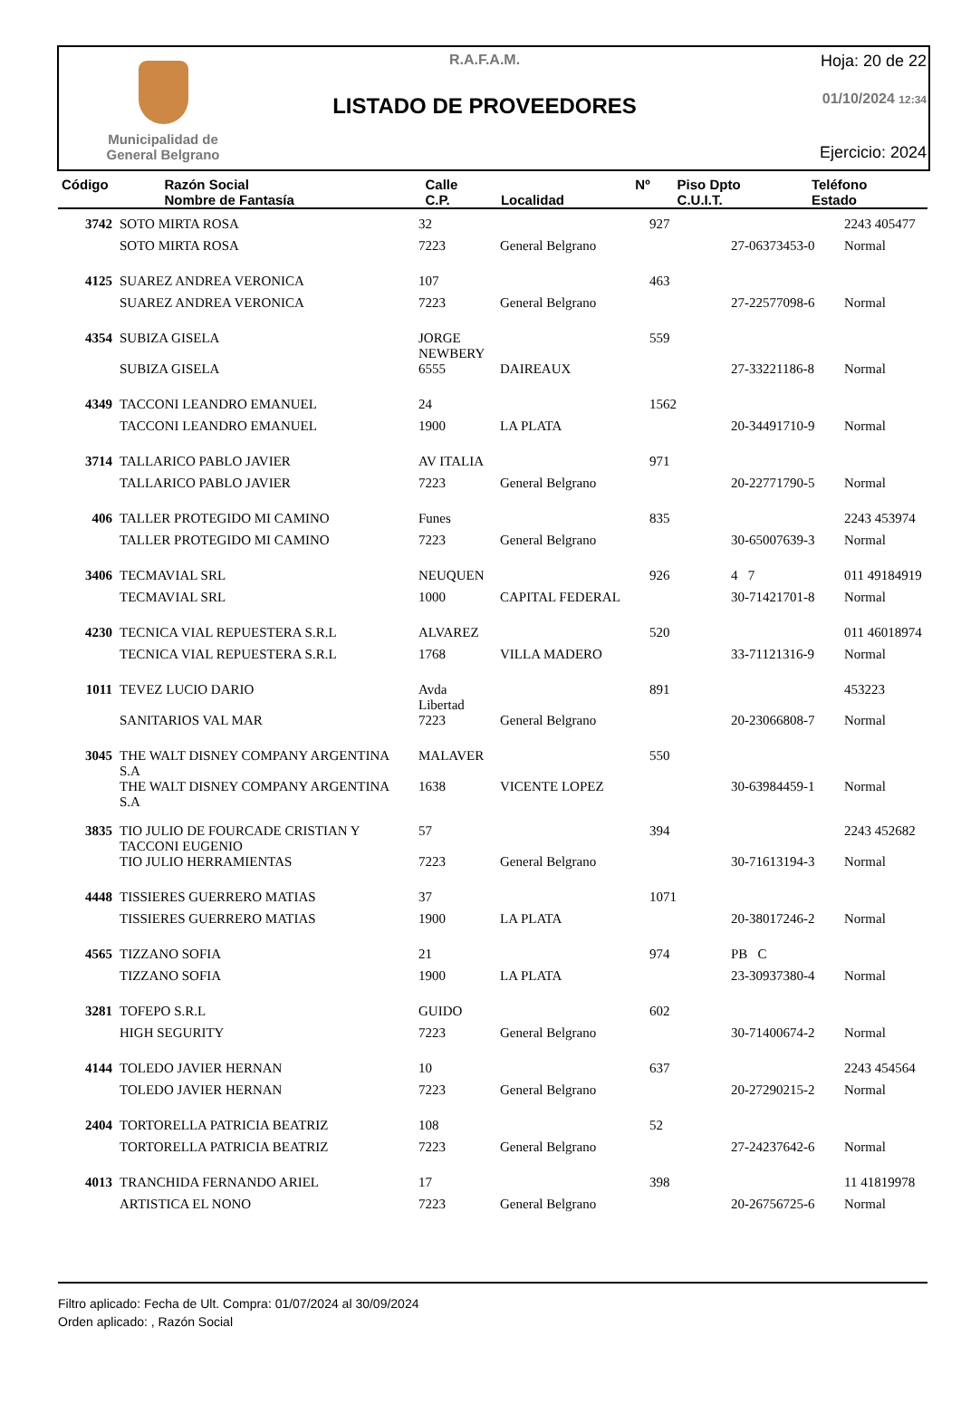Municipalidad de
General Belgrano
R.A.F.A.M.
LISTADO DE PROVEEDORES
Hoja: 20 de 22
01/10/2024 12:34
Ejercicio: 2024
| Código | Razón Social Nombre de Fantasía | Calle C.P. | Localidad | Nº | Piso Dpto C.U.I.T. | Teléfono Estado |
| --- | --- | --- | --- | --- | --- | --- |
| 3742 | SOTO MIRTA ROSA | 32 | | 927 | | 2243 405477 |
| | SOTO MIRTA ROSA | 7223 | General Belgrano | | 27-06373453-0 | Normal |
| 4125 | SUAREZ ANDREA VERONICA | 107 | | 463 | | |
| | SUAREZ ANDREA VERONICA | 7223 | General Belgrano | | 27-22577098-6 | Normal |
| 4354 | SUBIZA GISELA | JORGE NEWBERY | | 559 | | |
| | SUBIZA GISELA | 6555 | DAIREAUX | | 27-33221186-8 | Normal |
| 4349 | TACCONI LEANDRO EMANUEL | 24 | | 1562 | | |
| | TACCONI LEANDRO EMANUEL | 1900 | LA PLATA | | 20-34491710-9 | Normal |
| 3714 | TALLARICO PABLO JAVIER | AV ITALIA | | 971 | | |
| | TALLARICO PABLO JAVIER | 7223 | General Belgrano | | 20-22771790-5 | Normal |
| 406 | TALLER PROTEGIDO MI CAMINO | Funes | | 835 | | 2243 453974 |
| | TALLER PROTEGIDO MI CAMINO | 7223 | General Belgrano | | 30-65007639-3 | Normal |
| 3406 | TECMAVIAL SRL | NEUQUEN | | 926 | 4 7 | 011 49184919 |
| | TECMAVIAL SRL | 1000 | CAPITAL FEDERAL | | 30-71421701-8 | Normal |
| 4230 | TECNICA VIAL REPUESTERA S.R.L | ALVAREZ | | 520 | | 011 46018974 |
| | TECNICA VIAL REPUESTERA S.R.L | 1768 | VILLA MADERO | | 33-71121316-9 | Normal |
| 1011 | TEVEZ LUCIO DARIO | Avda Libertad | | 891 | | 453223 |
| | SANITARIOS VAL MAR | 7223 | General Belgrano | | 20-23066808-7 | Normal |
| 3045 | THE WALT DISNEY COMPANY ARGENTINA S.A | MALAVER | | 550 | | |
| | THE WALT DISNEY COMPANY ARGENTINA S.A | 1638 | VICENTE LOPEZ | | 30-63984459-1 | Normal |
| 3835 | TIO JULIO DE FOURCADE CRISTIAN Y TACCONI EUGENIO | 57 | | 394 | | 2243 452682 |
| | TIO JULIO HERRAMIENTAS | 7223 | General Belgrano | | 30-71613194-3 | Normal |
| 4448 | TISSIERES GUERRERO MATIAS | 37 | | 1071 | | |
| | TISSIERES GUERRERO MATIAS | 1900 | LA PLATA | | 20-38017246-2 | Normal |
| 4565 | TIZZANO SOFIA | 21 | | 974 | PB C | |
| | TIZZANO SOFIA | 1900 | LA PLATA | | 23-30937380-4 | Normal |
| 3281 | TOFEPO S.R.L | GUIDO | | 602 | | |
| | HIGH SEGURITY | 7223 | General Belgrano | | 30-71400674-2 | Normal |
| 4144 | TOLEDO JAVIER HERNAN | 10 | | 637 | | 2243 454564 |
| | TOLEDO JAVIER HERNAN | 7223 | General Belgrano | | 20-27290215-2 | Normal |
| 2404 | TORTORELLA PATRICIA BEATRIZ | 108 | | 52 | | |
| | TORTORELLA PATRICIA BEATRIZ | 7223 | General Belgrano | | 27-24237642-6 | Normal |
| 4013 | TRANCHIDA FERNANDO ARIEL | 17 | | 398 | | 11 41819978 |
| | ARTISTICA EL NONO | 7223 | General Belgrano | | 20-26756725-6 | Normal |
Filtro aplicado: Fecha de Ult. Compra: 01/07/2024 al 30/09/2024
Orden aplicado: , Razón Social